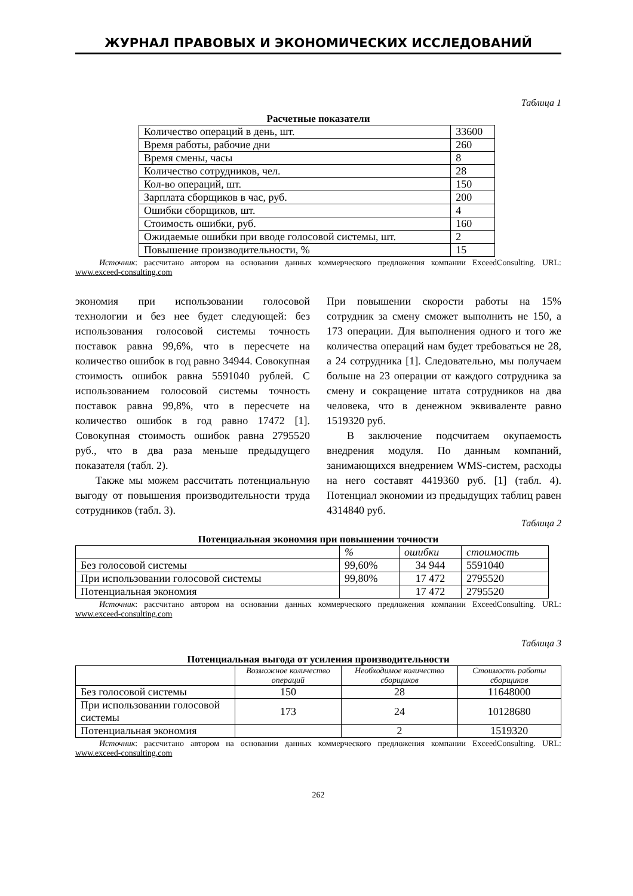ЖУРНАЛ ПРАВОВЫХ И ЭКОНОМИЧЕСКИХ ИССЛЕДОВАНИЙ
Таблица 1
Расчетные показатели
| Количество операций в день, шт. | 33600 |
| Время работы, рабочие дни | 260 |
| Время смены, часы | 8 |
| Количество сотрудников, чел. | 28 |
| Кол-во операций, шт. | 150 |
| Зарплата сборщиков в час, руб. | 200 |
| Ошибки сборщиков, шт. | 4 |
| Стоимость ошибки, руб. | 160 |
| Ожидаемые ошибки при вводе голосовой системы, шт. | 2 |
| Повышение производительности, % | 15 |
Источник: рассчитано автором на основании данных коммерческого предложения компании ExceedConsulting. URL: www.exceed-consulting.com
экономия при использовании голосовой технологии и без нее будет следующей: без использования голосовой системы точность поставок равна 99,6%, что в пересчете на количество ошибок в год равно 34944. Совокупная стоимость ошибок равна 5591040 рублей. С использованием голосовой системы точность поставок равна 99,8%, что в пересчете на количество ошибок в год равно 17472 [1]. Совокупная стоимость ошибок равна 2795520 руб., что в два раза меньше предыдущего показателя (табл. 2).
Также мы можем рассчитать потенциальную выгоду от повышения производительности труда сотрудников (табл. 3).
При повышении скорости работы на 15% сотрудник за смену сможет выполнить не 150, а 173 операции. Для выполнения одного и того же количества операций нам будет требоваться не 28, а 24 сотрудника [1]. Следовательно, мы получаем больше на 23 операции от каждого сотрудника за смену и сокращение штата сотрудников на два человека, что в денежном эквиваленте равно 1519320 руб.
В заключение подсчитаем окупаемость внедрения модуля. По данным компаний, занимающихся внедрением WMS-систем, расходы на него составят 4419360 руб. [1] (табл. 4). Потенциал экономии из предыдущих таблиц равен 4314840 руб.
Таблица 2
Потенциальная экономия при повышении точности
| | % | ошибки | стоимость |
| --- | --- | --- | --- |
| Без голосовой системы | 99,60% | 34 944 | 5591040 |
| При использовании голосовой системы | 99,80% | 17 472 | 2795520 |
| Потенциальная экономия | | 17 472 | 2795520 |
Источник: рассчитано автором на основании данных коммерческого предложения компании ExceedConsulting. URL: www.exceed-consulting.com
Таблица 3
Потенциальная выгода от усиления производительности
| | Возможное количество операций | Необходимое количество сборщиков | Стоимость работы сборщиков |
| --- | --- | --- | --- |
| Без голосовой системы | 150 | 28 | 11648000 |
| При использовании голосовой системы | 173 | 24 | 10128680 |
| Потенциальная экономия | | 2 | 1519320 |
Источник: рассчитано автором на основании данных коммерческого предложения компании ExceedConsulting. URL: www.exceed-consulting.com
262